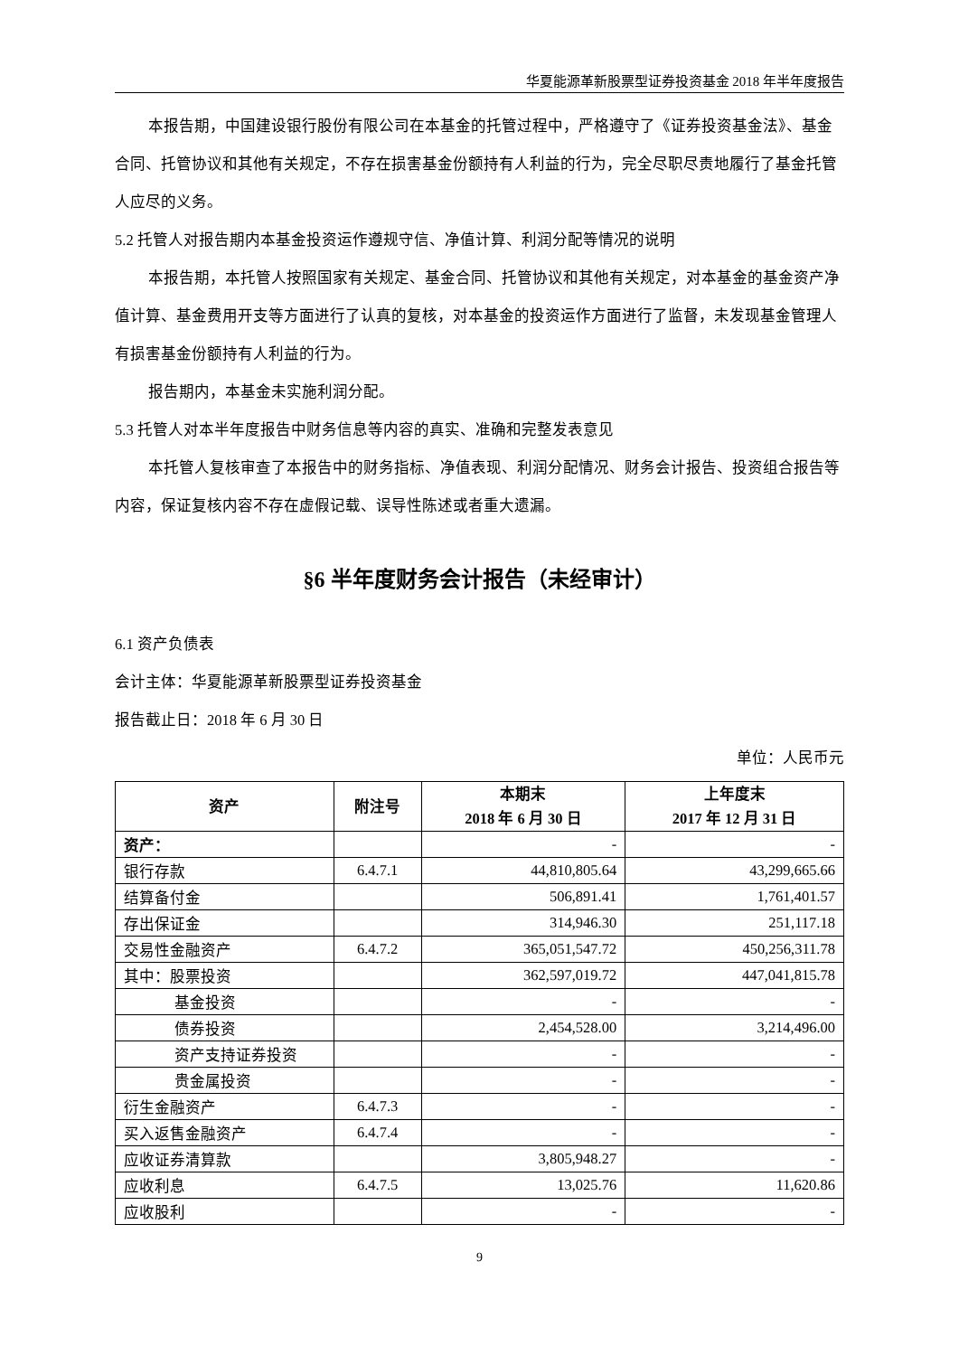华夏能源革新股票型证券投资基金 2018 年半年度报告
本报告期，中国建设银行股份有限公司在本基金的托管过程中，严格遵守了《证券投资基金法》、基金合同、托管协议和其他有关规定，不存在损害基金份额持有人利益的行为，完全尽职尽责地履行了基金托管人应尽的义务。
5.2 托管人对报告期内本基金投资运作遵规守信、净值计算、利润分配等情况的说明
本报告期，本托管人按照国家有关规定、基金合同、托管协议和其他有关规定，对本基金的基金资产净值计算、基金费用开支等方面进行了认真的复核，对本基金的投资运作方面进行了监督，未发现基金管理人有损害基金份额持有人利益的行为。
报告期内，本基金未实施利润分配。
5.3 托管人对本半年度报告中财务信息等内容的真实、准确和完整发表意见
本托管人复核审查了本报告中的财务指标、净值表现、利润分配情况、财务会计报告、投资组合报告等内容，保证复核内容不存在虚假记载、误导性陈述或者重大遗漏。
§6 半年度财务会计报告（未经审计）
6.1 资产负债表
会计主体：华夏能源革新股票型证券投资基金
报告截止日：2018 年 6 月 30 日
单位：人民币元
| 资产 | 附注号 | 本期末 2018 年 6 月 30 日 | 上年度末 2017 年 12 月 31 日 |
| --- | --- | --- | --- |
| 资产： | | - | - |
| 银行存款 | 6.4.7.1 | 44,810,805.64 | 43,299,665.66 |
| 结算备付金 | | 506,891.41 | 1,761,401.57 |
| 存出保证金 | | 314,946.30 | 251,117.18 |
| 交易性金融资产 | 6.4.7.2 | 365,051,547.72 | 450,256,311.78 |
| 其中：股票投资 | | 362,597,019.72 | 447,041,815.78 |
| 基金投资 | | - | - |
| 债券投资 | | 2,454,528.00 | 3,214,496.00 |
| 资产支持证券投资 | | - | - |
| 贵金属投资 | | - | - |
| 衍生金融资产 | 6.4.7.3 | - | - |
| 买入返售金融资产 | 6.4.7.4 | - | - |
| 应收证券清算款 | | 3,805,948.27 | - |
| 应收利息 | 6.4.7.5 | 13,025.76 | 11,620.86 |
| 应收股利 | | - | - |
9